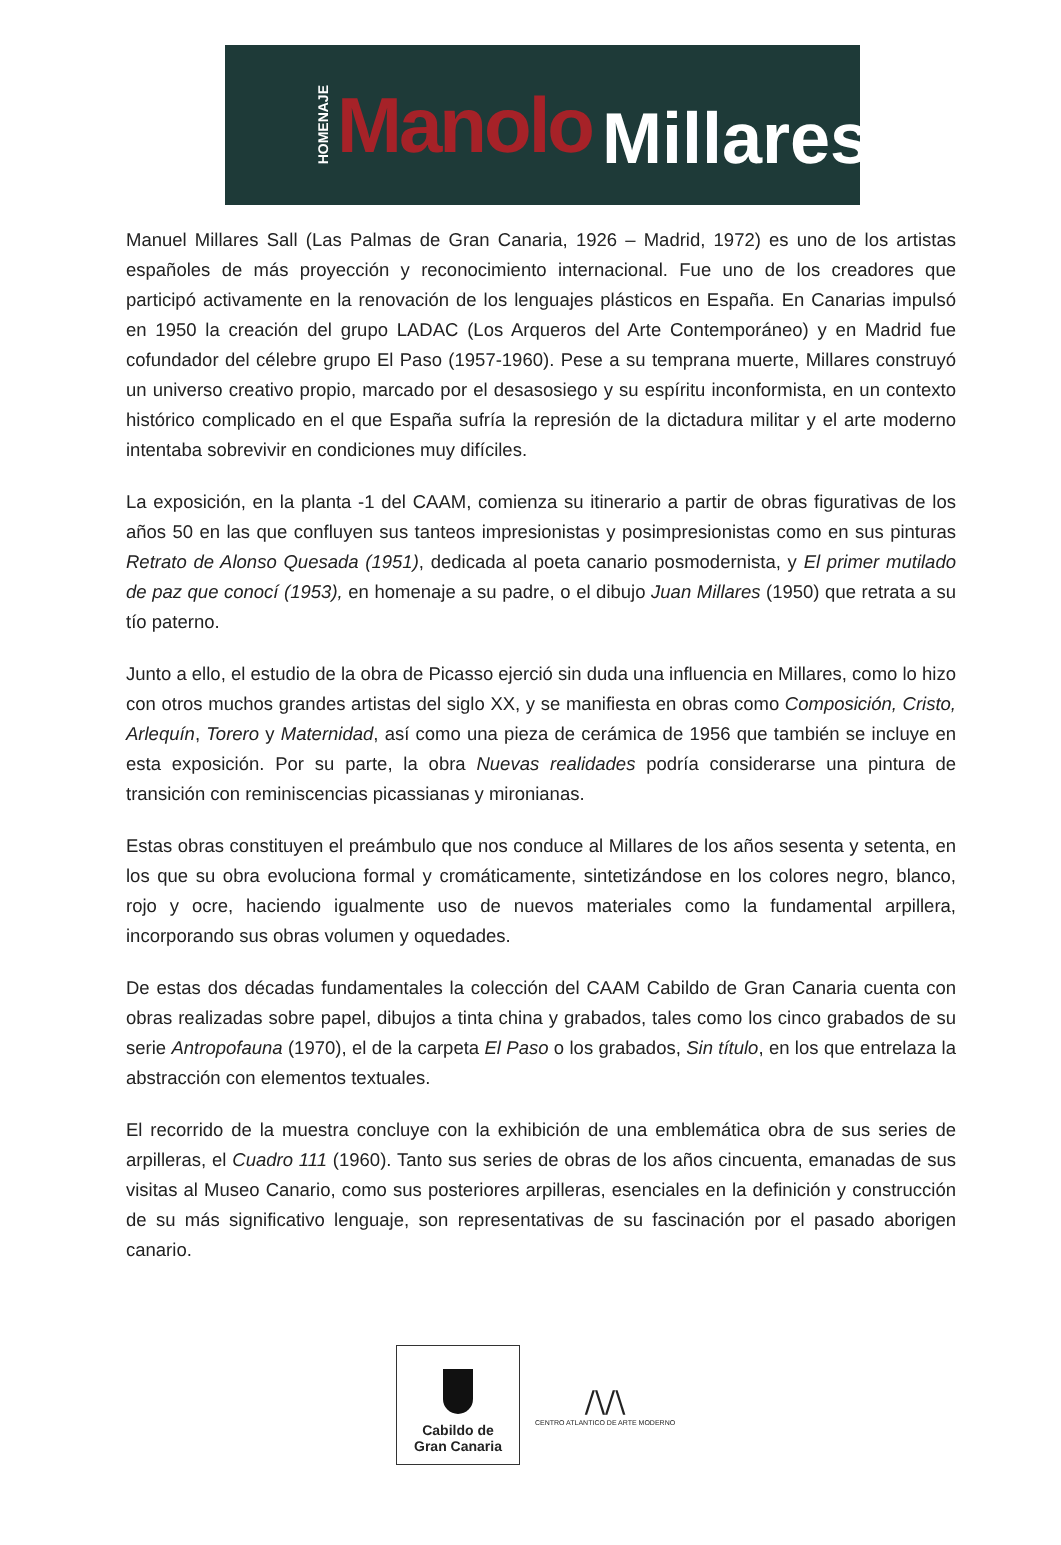HOMENAJE Manolo Millares
Manuel Millares Sall (Las Palmas de Gran Canaria, 1926 – Madrid, 1972) es uno de los artistas españoles de más proyección y reconocimiento internacional. Fue uno de los creadores que participó activamente en la renovación de los lenguajes plásticos en España. En Canarias impulsó en 1950 la creación del grupo LADAC (Los Arqueros del Arte Contemporáneo) y en Madrid fue cofundador del célebre grupo El Paso (1957-1960). Pese a su temprana muerte, Millares construyó un universo creativo propio, marcado por el desasosiego y su espíritu inconformista, en un contexto histórico complicado en el que España sufría la represión de la dictadura militar y el arte moderno intentaba sobrevivir en condiciones muy difíciles.
La exposición, en la planta -1 del CAAM, comienza su itinerario a partir de obras figurativas de los años 50 en las que confluyen sus tanteos impresionistas y posimpresionistas como en sus pinturas Retrato de Alonso Quesada (1951), dedicada al poeta canario posmodernista, y El primer mutilado de paz que conocí (1953), en homenaje a su padre, o el dibujo Juan Millares (1950) que retrata a su tío paterno.
Junto a ello, el estudio de la obra de Picasso ejerció sin duda una influencia en Millares, como lo hizo con otros muchos grandes artistas del siglo XX, y se manifiesta en obras como Composición, Cristo, Arlequín, Torero y Maternidad, así como una pieza de cerámica de 1956 que también se incluye en esta exposición. Por su parte, la obra Nuevas realidades podría considerarse una pintura de transición con reminiscencias picassianas y mironianas.
Estas obras constituyen el preámbulo que nos conduce al Millares de los años sesenta y setenta, en los que su obra evoluciona formal y cromáticamente, sintetizándose en los colores negro, blanco, rojo y ocre, haciendo igualmente uso de nuevos materiales como la fundamental arpillera, incorporando sus obras volumen y oquedades.
De estas dos décadas fundamentales la colección del CAAM Cabildo de Gran Canaria cuenta con obras realizadas sobre papel, dibujos a tinta china y grabados, tales como los cinco grabados de su serie Antropofauna (1970), el de la carpeta El Paso o los grabados, Sin título, en los que entrelaza la abstracción con elementos textuales.
El recorrido de la muestra concluye con la exhibición de una emblemática obra de sus series de arpilleras, el Cuadro 111 (1960). Tanto sus series de obras de los años cincuenta, emanadas de sus visitas al Museo Canario, como sus posteriores arpilleras, esenciales en la definición y construcción de su más significativo lenguaje, son representativas de su fascinación por el pasado aborigen canario.
Cabildo de
Gran Canaria
/\/\
CENTRO ATLANTICO DE ARTE MODERNO